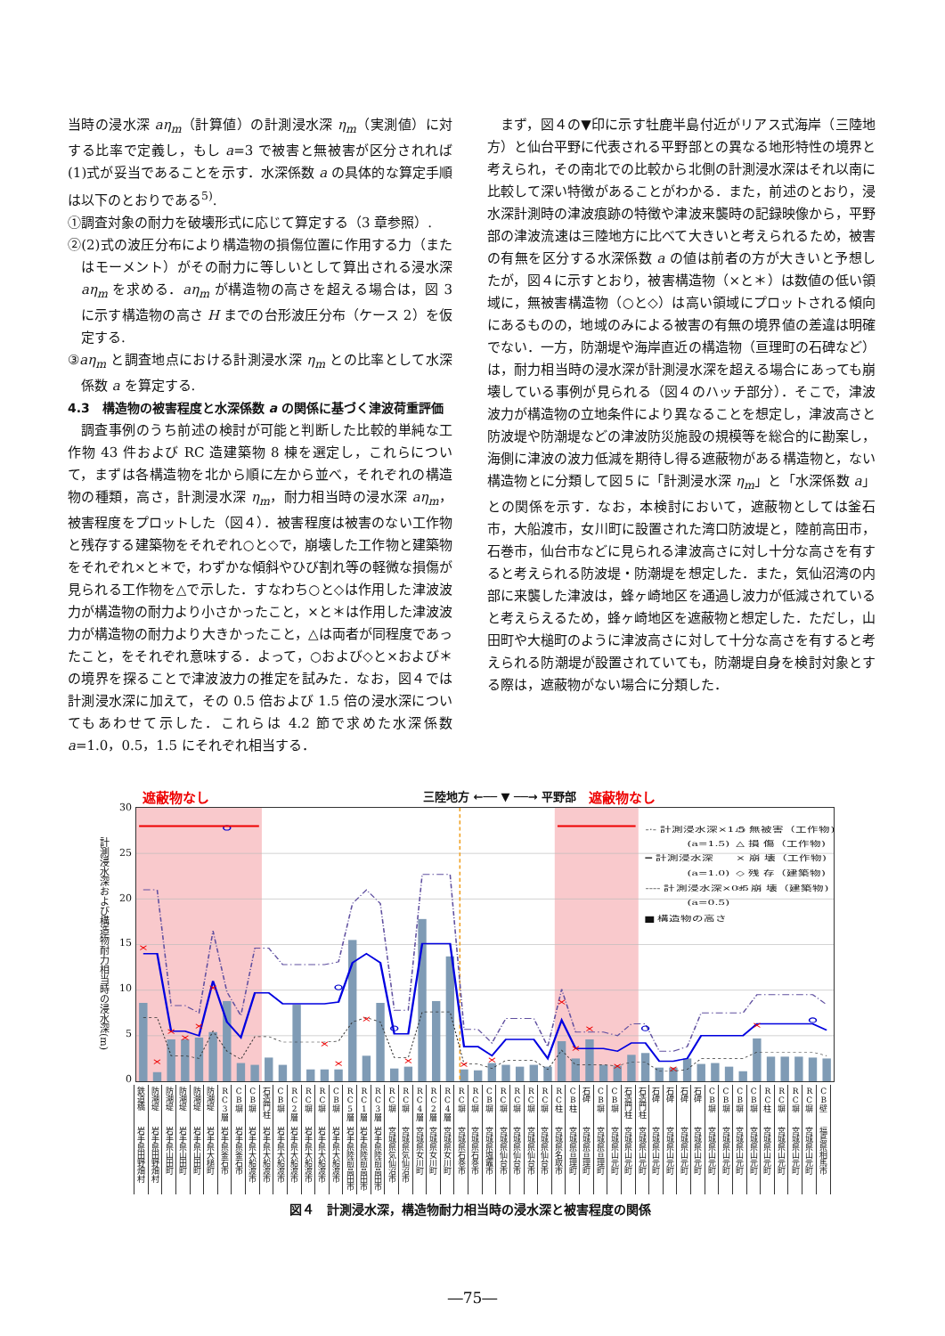当時の浸水深 aη<sub>m</sub>（計算値）の計測浸水深 η<sub>m</sub>（実測値）に対する比率で定義し，もし a=3 で被害と無被害が区分されれば(1)式が妥当であることを示す．水深係数 a の具体的な算定手順は以下のとおりである<sup>5)</sup>.
①調査対象の耐力を破壊形式に応じて算定する（3 章参照）.
②(2)式の波圧分布により構造物の損傷位置に作用する力（またはモーメント）がその耐力に等しいとして算出される浸水深 aη<sub>m</sub> を求める．aη<sub>m</sub> が構造物の高さを超える場合は，図 3 に示す構造物の高さ H までの台形波圧分布（ケース 2）を仮定する.
③aη<sub>m</sub> と調査地点における計測浸水深 η<sub>m</sub> との比率として水深係数 a を算定する.
4.3　構造物の被害程度と水深係数 a の関係に基づく津波荷重評価
調査事例のうち前述の検討が可能と判断した比較的単純な工作物 43 件および RC 造建築物 8 棟を選定し，これらについて，まずは各構造物を北から順に左から並べ，それぞれの構造物の種類，高さ，計測浸水深 η<sub>m</sub>，耐力相当時の浸水深 aη<sub>m</sub>，被害程度をプロットした（図４）．被害程度は被害のない工作物と残存する建築物をそれぞれ○と◇で，崩壊した工作物と建築物をそれぞれ×と＊で，わずかな傾斜やひび割れ等の軽微な損傷が見られる工作物を△で示した．すなわち○と◇は作用した津波波力が構造物の耐力より小さかったこと，×と＊は作用した津波波力が構造物の耐力より大きかったこと，△は両者が同程度であったこと，をそれぞれ意味する．よって，○および◇と×および＊の境界を探ることで津波波力の推定を試みた．なお，図４では計測浸水深に加えて，その 0.5 倍および 1.5 倍の浸水深についてもあわせて示した．これらは 4.2 節で求めた水深係数 a=1.0，0.5，1.5 にそれぞれ相当する．
まず，図４の▼印に示す牡鹿半島付近がリアス式海岸（三陸地方）と仙台平野に代表される平野部との異なる地形特性の境界と考えられ，その南北での比較から北側の計測浸水深はそれ以南に比較して深い特徴があることがわかる．また，前述のとおり，浸水深計測時の津波痕跡の特徴や津波来襲時の記録映像から，平野部の津波流速は三陸地方に比べて大きいと考えられるため，被害の有無を区分する水深係数 a の値は前者の方が大きいと予想したが，図４に示すとおり，被害構造物（×と＊）は数値の低い領域に，無被害構造物（○と◇）は高い領域にプロットされる傾向にあるものの，地域のみによる被害の有無の境界値の差違は明確でない．一方，防潮堤や海岸直近の構造物（亘理町の石碑など）は，耐力相当時の浸水深が計測浸水深を超える場合にあっても崩壊している事例が見られる（図４のハッチ部分）．そこで，津波波力が構造物の立地条件により異なることを想定し，津波高さと防波堤や防潮堤などの津波防災施設の規模等を総合的に勘案し，海側に津波の波力低減を期待し得る遮蔽物がある構造物と，ない構造物とに分類して図５に「計測浸水深 η<sub>m</sub>」と「水深係数 a」との関係を示す．なお，本検討において，遮蔽物としては釜石市，大船渡市，女川町に設置された湾口防波堤と，陸前高田市，石巻市，仙台市などに見られる津波高さに対し十分な高さを有すると考えられる防波堤・防潮堤を想定した．また，気仙沼湾の内部に来襲した津波は，蜂ヶ崎地区を通過し波力が低減されていると考えらえるため，蜂ヶ崎地区を遮蔽物と想定した．ただし，山田町や大槌町のように津波高さに対して十分な高さを有すると考えられる防潮堤が設置されていても，防潮堤自身を検討対象とする際は，遮蔽物がない場合に分類した．
遮蔽物なし 三陸地方 ←── ▼ ──→ 平野部 遮蔽物なし
計測浸水深および構造物耐力相当時の浸水深(m)
30
25
20
15
10
5
0
×
×
×
×
×
×
×
×
×
×
×
×
×
×
×
×
×
×
-·- 計測浸水深×1.5
(a=1.5)
━ 計測浸水深
(a=1.0)
---- 計測浸水深×0.5
(a=0.5)
▆ 構造物の高さ
○ 無被害（工作物)
△ 損 傷（工作物)
× 崩 壊（工作物)
◇ 残 存（建築物)
＊ 崩 壊（建築物)
| 鉄道橋 | 防潮堤 | 防潮堤 | 防潮堤 | 防潮堤 | 防潮堤 | RC3層 | CB塀 | CB塀 | 石造門柱 | CB塀 | RC2層 | RC塀 | RC塀 | CB塀 | RC5層 | RC1層 | RC3層 | RC塀 | RC塀 | RC4層 | RC2層 | RC4層 | RC塀 | RC塀 | CB塀 | RC塀 | RC塀 | RC塀 | RC塀 | RC柱 | CB柱 | 石碑 | CB塀 | CB塀 | 石造門柱 | 石造門柱 | 石碑 | 石碑 | 石碑 | 石碑 | CB塀 | CB塀 | CB塀 | CB塀 | RC柱 | RC塀 | RC塀 | RC塀 | CB壁 |
| 岩手県田野畑村 | 岩手県田野畑村 | 岩手県山田町 | 岩手県山田町 | 岩手県山田町 | 岩手県大槌町 | 岩手県釜石市 | 岩手県釜石市 | 岩手県大船渡市 | 岩手県大船渡市 | 岩手県大船渡市 | 岩手県大船渡市 | 岩手県大船渡市 | 岩手県大船渡市 | 岩手県大船渡市 | 岩手県陸前高田市 | 岩手県陸前高田市 | 岩手県陸前高田市 | 宮城県気仙沼市 | 宮城県気仙沼市 | 宮城県女川町 | 宮城県女川町 | 宮城県女川町 | 宮城県石巻市 | 宮城県石巻市 | 宮城県塩竈市 | 宮城県仙台市 | 宮城県仙台市 | 宮城県仙台市 | 宮城県仙台市 | 宮城県名取市 | 宮城県亘理町 | 宮城県亘理町 | 宮城県亘理町 | 宮城県山元町 | 宮城県山元町 | 宮城県山元町 | 宮城県山元町 | 宮城県山元町 | 宮城県山元町 | 宮城県山元町 | 宮城県山元町 | 宮城県山元町 | 宮城県山元町 | 宮城県山元町 | 宮城県山元町 | 宮城県山元町 | 宮城県山元町 | 宮城県山元町 | 福島県相馬市 |
図４　計測浸水深，構造物耐力相当時の浸水深と被害程度の関係
―75―